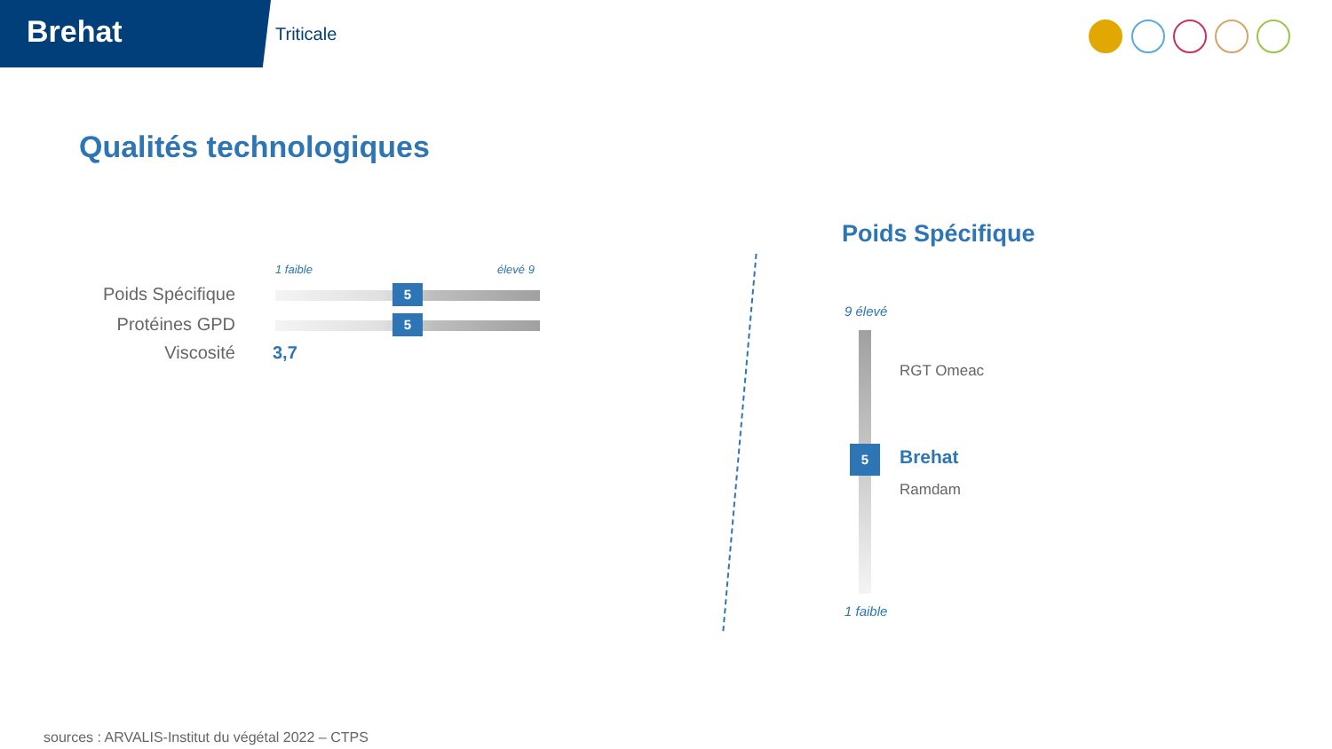Brehat Triticale
Qualités technologiques
1 faible élevé 9
Poids Spécifique 5
Protéines GPD 5
Viscosité 3,7
Poids Spécifique
9 élevé
RGT Omeac
5 Brehat
Ramdam
1 faible
sources : ARVALIS-Institut du végétal 2022 – CTPS